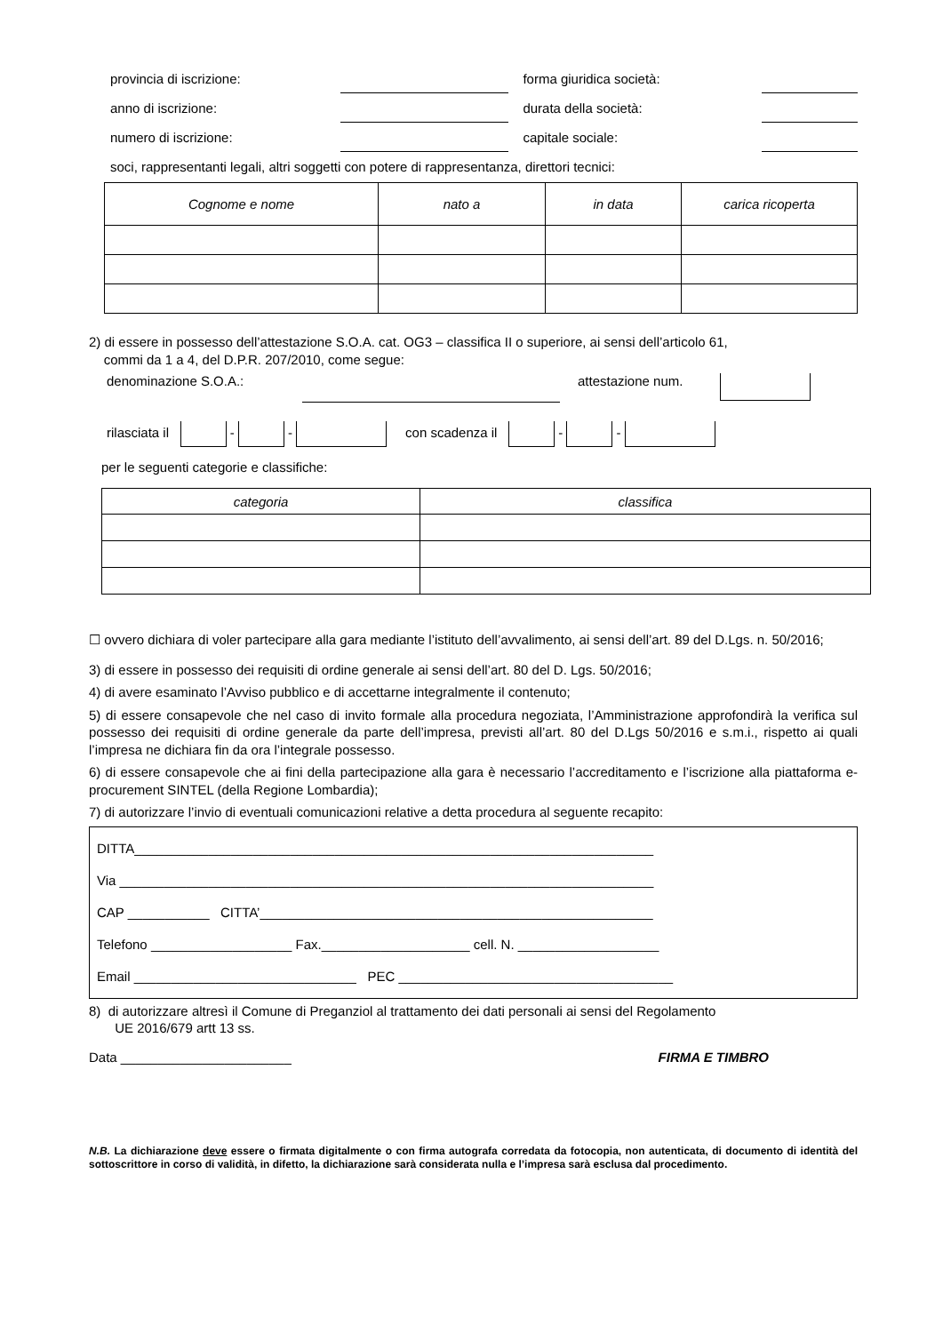provincia di iscrizione: forma giuridica società:
anno di iscrizione: durata della società:
numero di iscrizione: capitale sociale:
soci, rappresentanti legali, altri soggetti con potere di rappresentanza, direttori tecnici:
| Cognome e nome | nato a | in data | carica ricoperta |
| --- | --- | --- | --- |
2) di essere in possesso dell’attestazione S.O.A. cat. OG3 – classifica II o superiore, ai sensi dell’articolo 61,
commi da 1 a 4, del D.P.R. 207/2010, come segue:
denominazione S.O.A.: attestazione num.
rilasciata il - - con scadenza il - -
per le seguenti categorie e classifiche:
| categoria | classifica |
| --- | --- |
☐ ovvero dichiara di voler partecipare alla gara mediante l’istituto dell’avvalimento, ai sensi dell’art. 89 del D.Lgs. n. 50/2016;
3) di essere in possesso dei requisiti di ordine generale ai sensi dell’art. 80 del D. Lgs. 50/2016;
4) di avere esaminato l’Avviso pubblico e di accettarne integralmente il contenuto;
5) di essere consapevole che nel caso di invito formale alla procedura negoziata, l’Amministrazione approfondirà la verifica sul possesso dei requisiti di ordine generale da parte dell’impresa, previsti all’art. 80 del D.Lgs 50/2016 e s.m.i., rispetto ai quali l’impresa ne dichiara fin da ora l’integrale possesso.
6) di essere consapevole che ai fini della partecipazione alla gara è necessario l’accreditamento e l’iscrizione alla piattaforma e-procurement SINTEL (della Regione Lombardia);
7) di autorizzare l’invio di eventuali comunicazioni relative a detta procedura al seguente recapito:
DITTA______________________________________________________________________
Via ________________________________________________________________________
CAP ___________ CITTA’_____________________________________________________
Telefono ___________________ Fax.____________________ cell. N. ___________________
Email ______________________________ PEC _____________________________________
8) di autorizzare altresì il Comune di Preganziol al trattamento dei dati personali ai sensi del Regolamento
UE 2016/679 artt 13 ss.
Data _______________________ FIRMA E TIMBRO
N.B. La dichiarazione deve essere o firmata digitalmente o con firma autografa corredata da fotocopia, non autenticata, di documento di identità del sottoscrittore in corso di validità, in difetto, la dichiarazione sarà considerata nulla e l’impresa sarà esclusa dal procedimento.